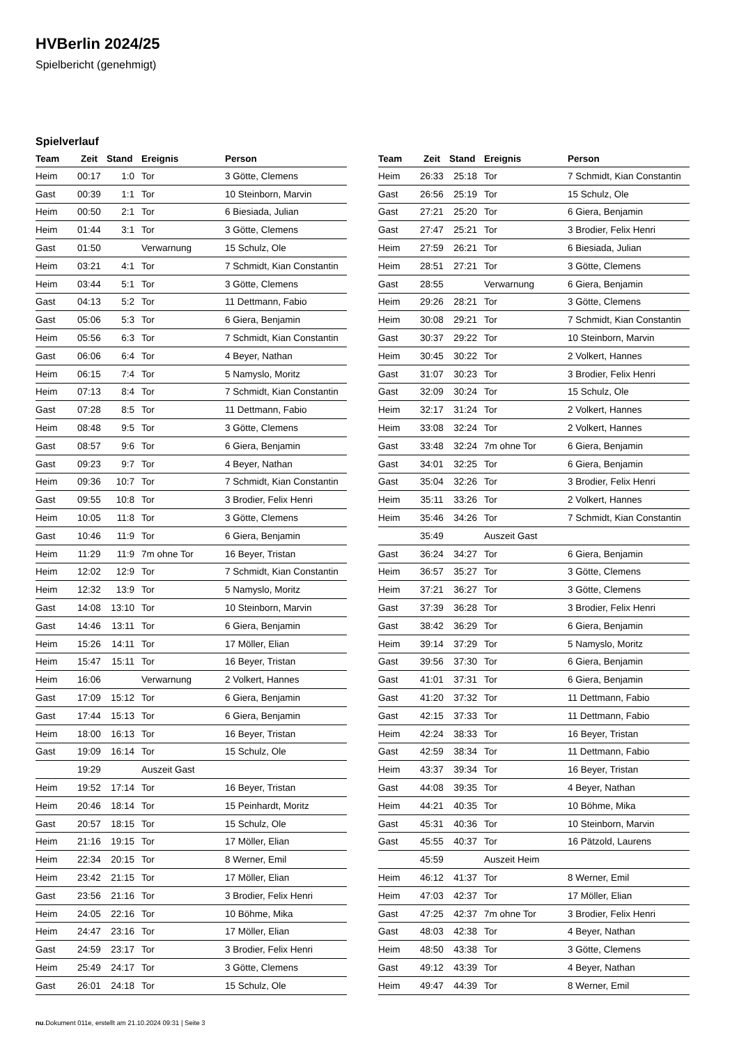HVBerlin 2024/25
Spielbericht (genehmigt)
Spielverlauf
| Team | Zeit | Stand | Ereignis | Person |
| --- | --- | --- | --- | --- |
| Heim | 00:17 | 1:0 | Tor | 3 Götte, Clemens |
| Gast | 00:39 | 1:1 | Tor | 10 Steinborn, Marvin |
| Heim | 00:50 | 2:1 | Tor | 6 Biesiada, Julian |
| Heim | 01:44 | 3:1 | Tor | 3 Götte, Clemens |
| Gast | 01:50 | | Verwarnung | 15 Schulz, Ole |
| Heim | 03:21 | 4:1 | Tor | 7 Schmidt, Kian Constantin |
| Heim | 03:44 | 5:1 | Tor | 3 Götte, Clemens |
| Gast | 04:13 | 5:2 | Tor | 11 Dettmann, Fabio |
| Gast | 05:06 | 5:3 | Tor | 6 Giera, Benjamin |
| Heim | 05:56 | 6:3 | Tor | 7 Schmidt, Kian Constantin |
| Gast | 06:06 | 6:4 | Tor | 4 Beyer, Nathan |
| Heim | 06:15 | 7:4 | Tor | 5 Namyslo, Moritz |
| Heim | 07:13 | 8:4 | Tor | 7 Schmidt, Kian Constantin |
| Gast | 07:28 | 8:5 | Tor | 11 Dettmann, Fabio |
| Heim | 08:48 | 9:5 | Tor | 3 Götte, Clemens |
| Gast | 08:57 | 9:6 | Tor | 6 Giera, Benjamin |
| Gast | 09:23 | 9:7 | Tor | 4 Beyer, Nathan |
| Heim | 09:36 | 10:7 | Tor | 7 Schmidt, Kian Constantin |
| Gast | 09:55 | 10:8 | Tor | 3 Brodier, Felix Henri |
| Heim | 10:05 | 11:8 | Tor | 3 Götte, Clemens |
| Gast | 10:46 | 11:9 | Tor | 6 Giera, Benjamin |
| Heim | 11:29 | 11:9 | 7m ohne Tor | 16 Beyer, Tristan |
| Heim | 12:02 | 12:9 | Tor | 7 Schmidt, Kian Constantin |
| Heim | 12:32 | 13:9 | Tor | 5 Namyslo, Moritz |
| Gast | 14:08 | 13:10 | Tor | 10 Steinborn, Marvin |
| Gast | 14:46 | 13:11 | Tor | 6 Giera, Benjamin |
| Heim | 15:26 | 14:11 | Tor | 17 Möller, Elian |
| Heim | 15:47 | 15:11 | Tor | 16 Beyer, Tristan |
| Heim | 16:06 | | Verwarnung | 2 Volkert, Hannes |
| Gast | 17:09 | 15:12 | Tor | 6 Giera, Benjamin |
| Gast | 17:44 | 15:13 | Tor | 6 Giera, Benjamin |
| Heim | 18:00 | 16:13 | Tor | 16 Beyer, Tristan |
| Gast | 19:09 | 16:14 | Tor | 15 Schulz, Ole |
| | 19:29 | | Auszeit Gast | |
| Heim | 19:52 | 17:14 | Tor | 16 Beyer, Tristan |
| Heim | 20:46 | 18:14 | Tor | 15 Peinhardt, Moritz |
| Gast | 20:57 | 18:15 | Tor | 15 Schulz, Ole |
| Heim | 21:16 | 19:15 | Tor | 17 Möller, Elian |
| Heim | 22:34 | 20:15 | Tor | 8 Werner, Emil |
| Heim | 23:42 | 21:15 | Tor | 17 Möller, Elian |
| Gast | 23:56 | 21:16 | Tor | 3 Brodier, Felix Henri |
| Heim | 24:05 | 22:16 | Tor | 10 Böhme, Mika |
| Heim | 24:47 | 23:16 | Tor | 17 Möller, Elian |
| Gast | 24:59 | 23:17 | Tor | 3 Brodier, Felix Henri |
| Heim | 25:49 | 24:17 | Tor | 3 Götte, Clemens |
| Gast | 26:01 | 24:18 | Tor | 15 Schulz, Ole |
| Team | Zeit | Stand | Ereignis | Person |
| --- | --- | --- | --- | --- |
| Heim | 26:33 | 25:18 | Tor | 7 Schmidt, Kian Constantin |
| Gast | 26:56 | 25:19 | Tor | 15 Schulz, Ole |
| Gast | 27:21 | 25:20 | Tor | 6 Giera, Benjamin |
| Gast | 27:47 | 25:21 | Tor | 3 Brodier, Felix Henri |
| Heim | 27:59 | 26:21 | Tor | 6 Biesiada, Julian |
| Heim | 28:51 | 27:21 | Tor | 3 Götte, Clemens |
| Gast | 28:55 | | Verwarnung | 6 Giera, Benjamin |
| Heim | 29:26 | 28:21 | Tor | 3 Götte, Clemens |
| Heim | 30:08 | 29:21 | Tor | 7 Schmidt, Kian Constantin |
| Gast | 30:37 | 29:22 | Tor | 10 Steinborn, Marvin |
| Heim | 30:45 | 30:22 | Tor | 2 Volkert, Hannes |
| Gast | 31:07 | 30:23 | Tor | 3 Brodier, Felix Henri |
| Gast | 32:09 | 30:24 | Tor | 15 Schulz, Ole |
| Heim | 32:17 | 31:24 | Tor | 2 Volkert, Hannes |
| Heim | 33:08 | 32:24 | Tor | 2 Volkert, Hannes |
| Gast | 33:48 | 32:24 | 7m ohne Tor | 6 Giera, Benjamin |
| Gast | 34:01 | 32:25 | Tor | 6 Giera, Benjamin |
| Gast | 35:04 | 32:26 | Tor | 3 Brodier, Felix Henri |
| Heim | 35:11 | 33:26 | Tor | 2 Volkert, Hannes |
| Heim | 35:46 | 34:26 | Tor | 7 Schmidt, Kian Constantin |
| | 35:49 | | Auszeit Gast | |
| Gast | 36:24 | 34:27 | Tor | 6 Giera, Benjamin |
| Heim | 36:57 | 35:27 | Tor | 3 Götte, Clemens |
| Heim | 37:21 | 36:27 | Tor | 3 Götte, Clemens |
| Gast | 37:39 | 36:28 | Tor | 3 Brodier, Felix Henri |
| Gast | 38:42 | 36:29 | Tor | 6 Giera, Benjamin |
| Heim | 39:14 | 37:29 | Tor | 5 Namyslo, Moritz |
| Gast | 39:56 | 37:30 | Tor | 6 Giera, Benjamin |
| Gast | 41:01 | 37:31 | Tor | 6 Giera, Benjamin |
| Gast | 41:20 | 37:32 | Tor | 11 Dettmann, Fabio |
| Gast | 42:15 | 37:33 | Tor | 11 Dettmann, Fabio |
| Heim | 42:24 | 38:33 | Tor | 16 Beyer, Tristan |
| Gast | 42:59 | 38:34 | Tor | 11 Dettmann, Fabio |
| Heim | 43:37 | 39:34 | Tor | 16 Beyer, Tristan |
| Gast | 44:08 | 39:35 | Tor | 4 Beyer, Nathan |
| Heim | 44:21 | 40:35 | Tor | 10 Böhme, Mika |
| Gast | 45:31 | 40:36 | Tor | 10 Steinborn, Marvin |
| Gast | 45:55 | 40:37 | Tor | 16 Pätzold, Laurens |
| | 45:59 | | Auszeit Heim | |
| Heim | 46:12 | 41:37 | Tor | 8 Werner, Emil |
| Heim | 47:03 | 42:37 | Tor | 17 Möller, Elian |
| Gast | 47:25 | 42:37 | 7m ohne Tor | 3 Brodier, Felix Henri |
| Gast | 48:03 | 42:38 | Tor | 4 Beyer, Nathan |
| Heim | 48:50 | 43:38 | Tor | 3 Götte, Clemens |
| Gast | 49:12 | 43:39 | Tor | 4 Beyer, Nathan |
| Heim | 49:47 | 44:39 | Tor | 8 Werner, Emil |
nu.Dokument 011e, erstellt am 21.10.2024 09:31 | Seite 3